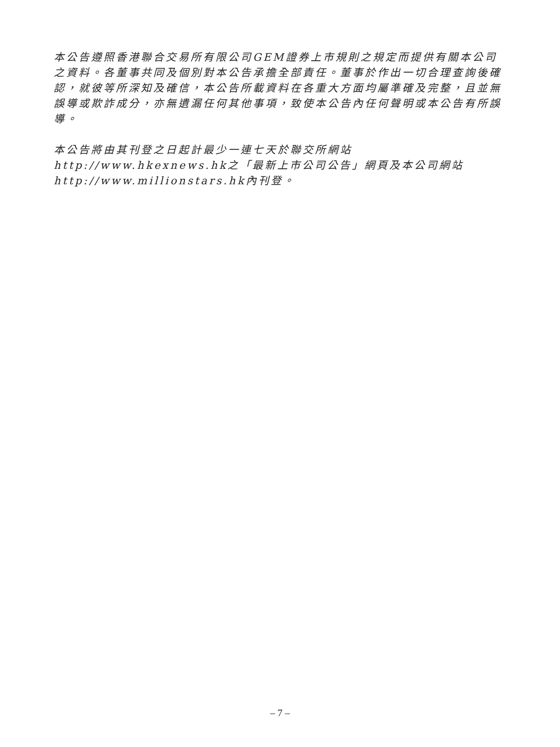本公告遵照香港聯合交易所有限公司GEM證券上市規則之規定而提供有關本公司之資料。各董事共同及個別對本公告承擔全部責任。董事於作出一切合理查詢後確認，就彼等所深知及確信，本公告所載資料在各重大方面均屬準確及完整，且並無誤導或欺詐成分，亦無遺漏任何其他事項，致使本公告內任何聲明或本公告有所誤導。
本公告將由其刊登之日起計最少一連七天於聯交所網站http://www.hkexnews.hk之「最新上市公司公告」網頁及本公司網站http://www.millionstars.hk內刊登。
– 7 –